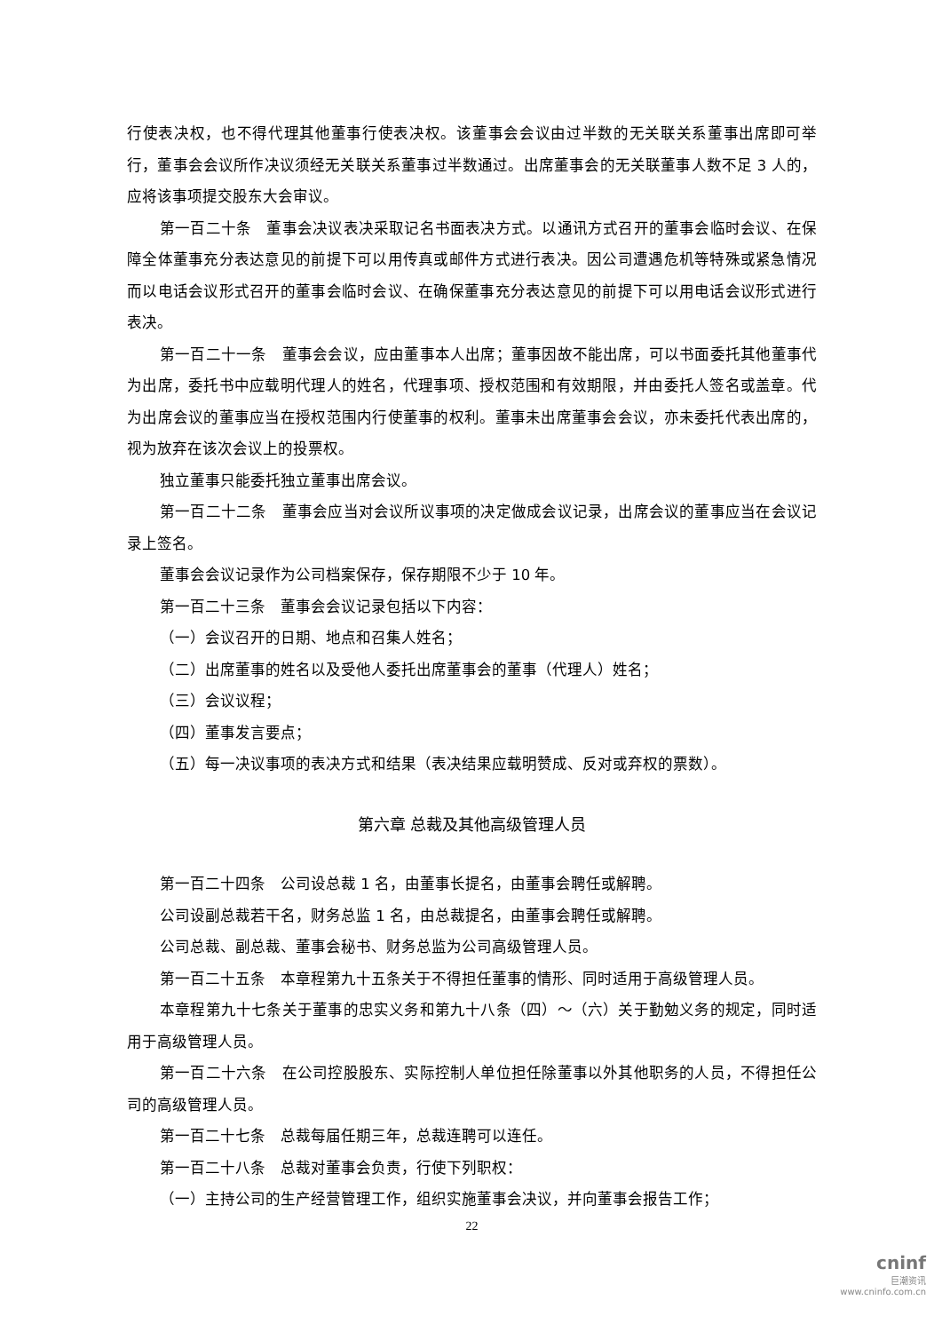行使表决权，也不得代理其他董事行使表决权。该董事会会议由过半数的无关联关系董事出席即可举行，董事会会议所作决议须经无关联关系董事过半数通过。出席董事会的无关联董事人数不足 3 人的，应将该事项提交股东大会审议。
第一百二十条　董事会决议表决采取记名书面表决方式。以通讯方式召开的董事会临时会议、在保障全体董事充分表达意见的前提下可以用传真或邮件方式进行表决。因公司遭遇危机等特殊或紧急情况而以电话会议形式召开的董事会临时会议、在确保董事充分表达意见的前提下可以用电话会议形式进行表决。
第一百二十一条　董事会会议，应由董事本人出席；董事因故不能出席，可以书面委托其他董事代为出席，委托书中应载明代理人的姓名，代理事项、授权范围和有效期限，并由委托人签名或盖章。代为出席会议的董事应当在授权范围内行使董事的权利。董事未出席董事会会议，亦未委托代表出席的，视为放弃在该次会议上的投票权。
独立董事只能委托独立董事出席会议。
第一百二十二条　董事会应当对会议所议事项的决定做成会议记录，出席会议的董事应当在会议记录上签名。
董事会会议记录作为公司档案保存，保存期限不少于 10 年。
第一百二十三条　董事会会议记录包括以下内容：
（一）会议召开的日期、地点和召集人姓名；
（二）出席董事的姓名以及受他人委托出席董事会的董事（代理人）姓名；
（三）会议议程；
（四）董事发言要点；
（五）每一决议事项的表决方式和结果（表决结果应载明赞成、反对或弃权的票数）。
第六章 总裁及其他高级管理人员
第一百二十四条　公司设总裁 1 名，由董事长提名，由董事会聘任或解聘。
公司设副总裁若干名，财务总监 1 名，由总裁提名，由董事会聘任或解聘。
公司总裁、副总裁、董事会秘书、财务总监为公司高级管理人员。
第一百二十五条　本章程第九十五条关于不得担任董事的情形、同时适用于高级管理人员。
本章程第九十七条关于董事的忠实义务和第九十八条（四）～（六）关于勤勉义务的规定，同时适用于高级管理人员。
第一百二十六条　在公司控股股东、实际控制人单位担任除董事以外其他职务的人员，不得担任公司的高级管理人员。
第一百二十七条　总裁每届任期三年，总裁连聘可以连任。
第一百二十八条　总裁对董事会负责，行使下列职权：
（一）主持公司的生产经营管理工作，组织实施董事会决议，并向董事会报告工作；
22
cninf
巨潮资讯
www.cninfo.com.cn